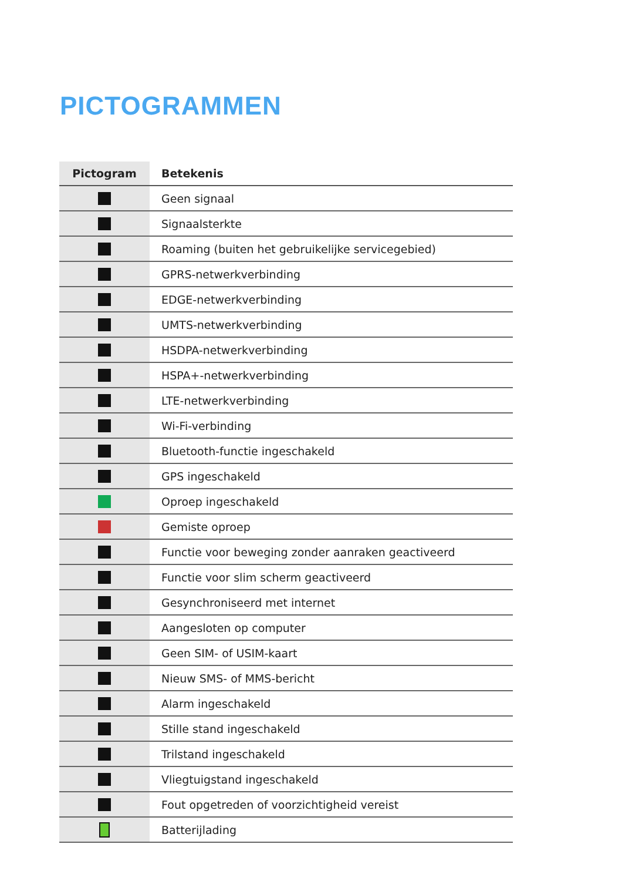PICTOGRAMMEN
| Pictogram | Betekenis |
| --- | --- |
| | Geen signaal |
| | Signaalsterkte |
| | Roaming (buiten het gebruikelijke servicegebied) |
| | GPRS-netwerkverbinding |
| | EDGE-netwerkverbinding |
| | UMTS-netwerkverbinding |
| | HSDPA-netwerkverbinding |
| | HSPA+-netwerkverbinding |
| | LTE-netwerkverbinding |
| | Wi-Fi-verbinding |
| | Bluetooth-functie ingeschakeld |
| | GPS ingeschakeld |
| | Oproep ingeschakeld |
| | Gemiste oproep |
| | Functie voor beweging zonder aanraken geactiveerd |
| | Functie voor slim scherm geactiveerd |
| | Gesynchroniseerd met internet |
| | Aangesloten op computer |
| | Geen SIM- of USIM-kaart |
| | Nieuw SMS- of MMS-bericht |
| | Alarm ingeschakeld |
| | Stille stand ingeschakeld |
| | Trilstand ingeschakeld |
| | Vliegtuigstand ingeschakeld |
| | Fout opgetreden of voorzichtigheid vereist |
| | Batterijlading |